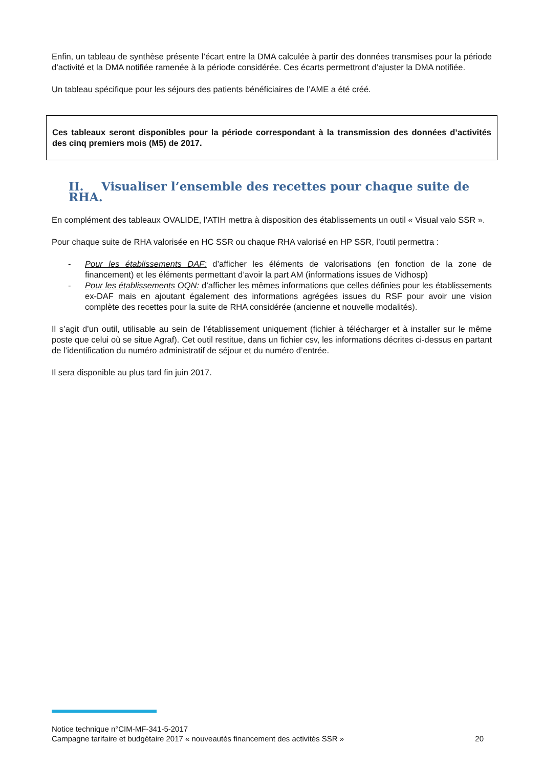Enfin, un tableau de synthèse présente l’écart entre la DMA calculée à partir des données transmises pour la période d’activité et la DMA notifiée ramenée à la période considérée. Ces écarts permettront d’ajuster la DMA notifiée.
Un tableau spécifique pour les séjours des patients bénéficiaires de l’AME a été créé.
Ces tableaux seront disponibles pour la période correspondant à la transmission des données d’activités des cinq premiers mois (M5) de 2017.
II. Visualiser l’ensemble des recettes pour chaque suite de RHA.
En complément des tableaux OVALIDE, l’ATIH mettra à disposition des établissements un outil « Visual valo SSR ».
Pour chaque suite de RHA valorisée en HC SSR ou chaque RHA valorisé en HP SSR, l’outil permettra :
- Pour les établissements DAF: d’afficher les éléments de valorisations (en fonction de la zone de financement) et les éléments permettant d’avoir la part AM (informations issues de Vidhosp)
- Pour les établissements OQN: d’afficher les mêmes informations que celles définies pour les établissements ex-DAF mais en ajoutant également des informations agrégées issues du RSF pour avoir une vision complète des recettes pour la suite de RHA considérée (ancienne et nouvelle modalités).
Il s’agit d’un outil, utilisable au sein de l’établissement uniquement (fichier à télécharger et à installer sur le même poste que celui où se situe Agraf). Cet outil restitue, dans un fichier csv, les informations décrites ci-dessus en partant de l’identification du numéro administratif de séjour et du numéro d’entrée.
Il sera disponible au plus tard fin juin 2017.
Notice technique n°CIM-MF-341-5-2017
Campagne tarifaire et budgétaire 2017 « nouveautés financement des activités SSR » 20